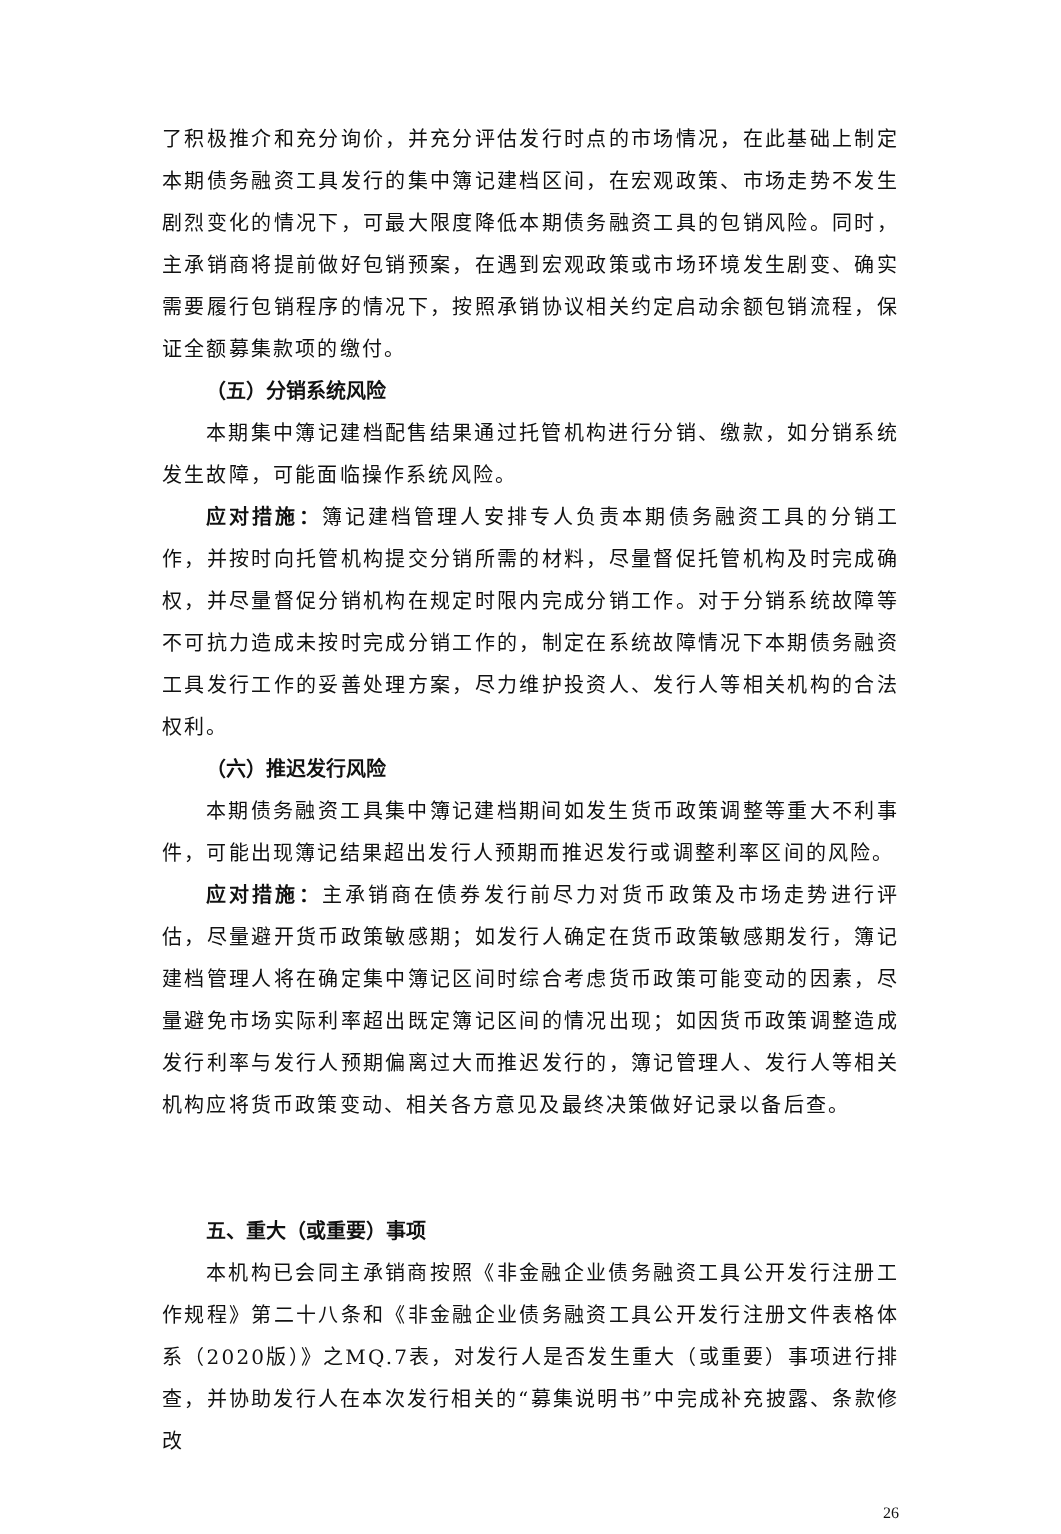了积极推介和充分询价，并充分评估发行时点的市场情况，在此基础上制定本期债务融资工具发行的集中簿记建档区间，在宏观政策、市场走势不发生剧烈变化的情况下，可最大限度降低本期债务融资工具的包销风险。同时，主承销商将提前做好包销预案，在遇到宏观政策或市场环境发生剧变、确实需要履行包销程序的情况下，按照承销协议相关约定启动余额包销流程，保证全额募集款项的缴付。
（五）分销系统风险
本期集中簿记建档配售结果通过托管机构进行分销、缴款，如分销系统发生故障，可能面临操作系统风险。
应对措施：簿记建档管理人安排专人负责本期债务融资工具的分销工作，并按时向托管机构提交分销所需的材料，尽量督促托管机构及时完成确权，并尽量督促分销机构在规定时限内完成分销工作。对于分销系统故障等不可抗力造成未按时完成分销工作的，制定在系统故障情况下本期债务融资工具发行工作的妥善处理方案，尽力维护投资人、发行人等相关机构的合法权利。
（六）推迟发行风险
本期债务融资工具集中簿记建档期间如发生货币政策调整等重大不利事件，可能出现簿记结果超出发行人预期而推迟发行或调整利率区间的风险。
应对措施：主承销商在债券发行前尽力对货币政策及市场走势进行评估，尽量避开货币政策敏感期；如发行人确定在货币政策敏感期发行，簿记建档管理人将在确定集中簿记区间时综合考虑货币政策可能变动的因素，尽量避免市场实际利率超出既定簿记区间的情况出现；如因货币政策调整造成发行利率与发行人预期偏离过大而推迟发行的，簿记管理人、发行人等相关机构应将货币政策变动、相关各方意见及最终决策做好记录以备后查。
五、重大（或重要）事项
本机构已会同主承销商按照《非金融企业债务融资工具公开发行注册工作规程》第二十八条和《非金融企业债务融资工具公开发行注册文件表格体系（2020版）》之MQ.7表，对发行人是否发生重大（或重要）事项进行排查，并协助发行人在本次发行相关的“募集说明书”中完成补充披露、条款修改
26